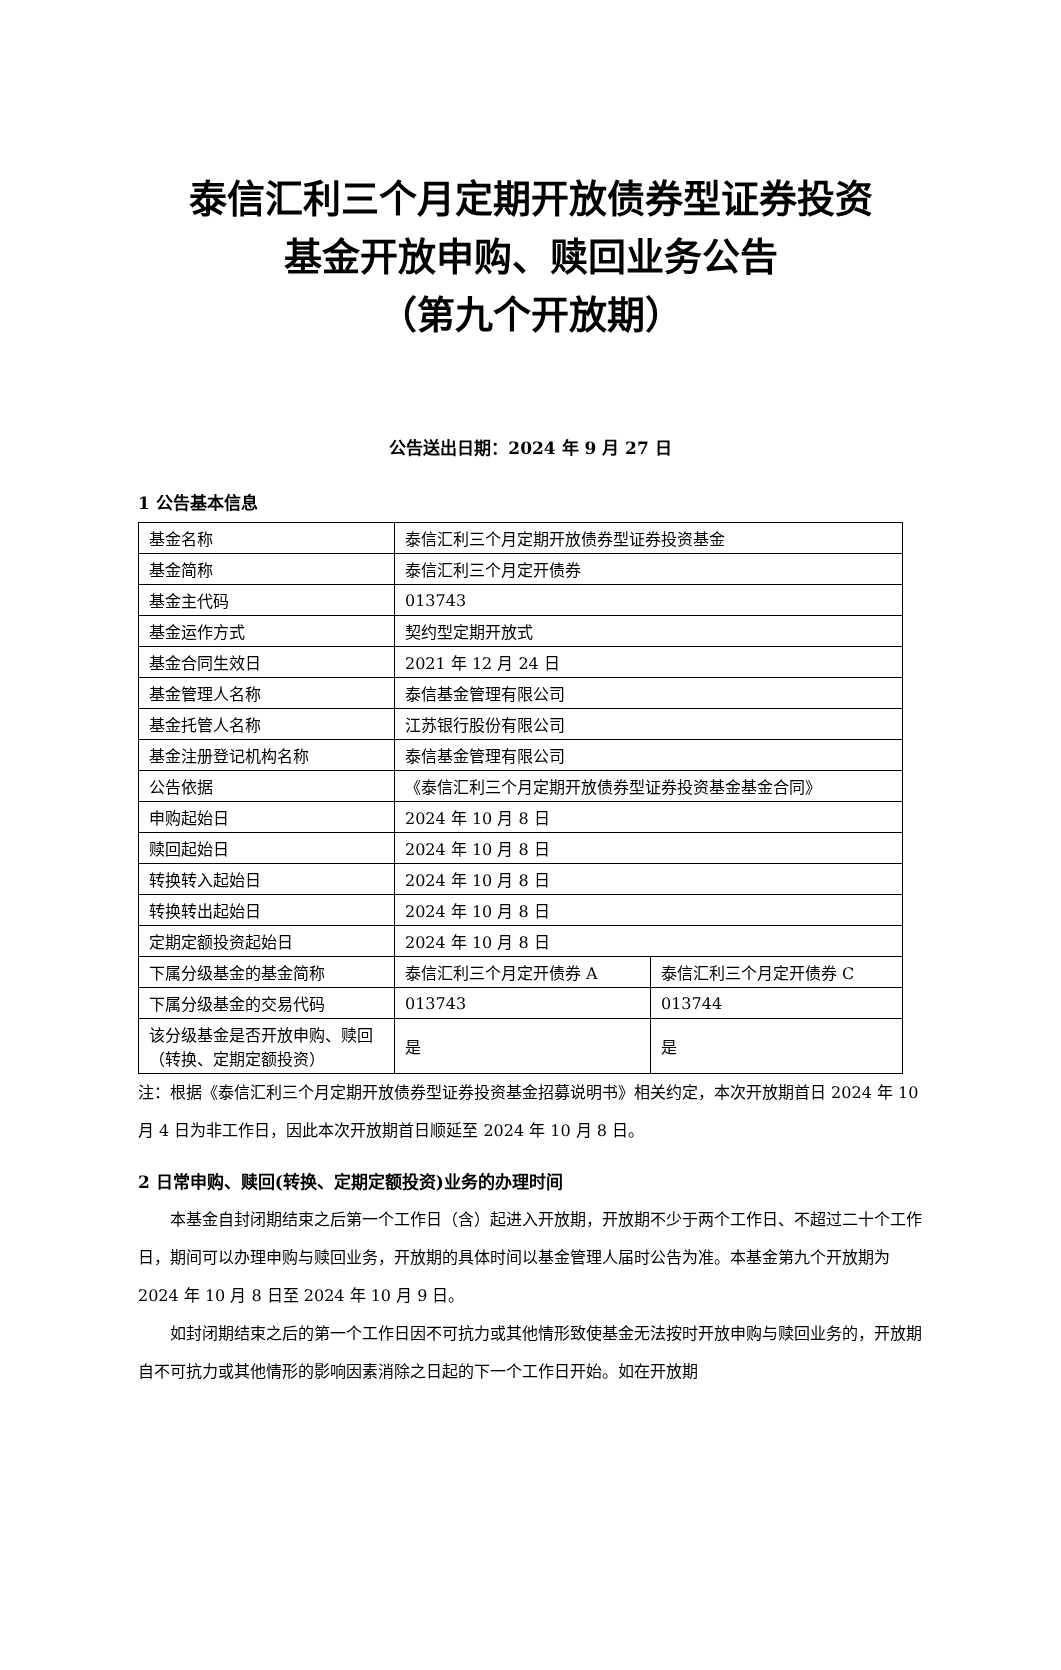泰信汇利三个月定期开放债券型证券投资
基金开放申购、赎回业务公告
（第九个开放期）
公告送出日期：2024 年 9 月 27 日
1 公告基本信息
| 基金名称 | 泰信汇利三个月定期开放债券型证券投资基金 | |
| 基金简称 | 泰信汇利三个月定开债券 | |
| 基金主代码 | 013743 | |
| 基金运作方式 | 契约型定期开放式 | |
| 基金合同生效日 | 2021 年 12 月 24 日 | |
| 基金管理人名称 | 泰信基金管理有限公司 | |
| 基金托管人名称 | 江苏银行股份有限公司 | |
| 基金注册登记机构名称 | 泰信基金管理有限公司 | |
| 公告依据 | 《泰信汇利三个月定期开放债券型证券投资基金基金合同》 | |
| 申购起始日 | 2024 年 10 月 8 日 | |
| 赎回起始日 | 2024 年 10 月 8 日 | |
| 转换转入起始日 | 2024 年 10 月 8 日 | |
| 转换转出起始日 | 2024 年 10 月 8 日 | |
| 定期定额投资起始日 | 2024 年 10 月 8 日 | |
| 下属分级基金的基金简称 | 泰信汇利三个月定开债券 A | 泰信汇利三个月定开债券 C |
| 下属分级基金的交易代码 | 013743 | 013744 |
| 该分级基金是否开放申购、赎回（转换、定期定额投资） | 是 | 是 |
注：根据《泰信汇利三个月定期开放债券型证券投资基金招募说明书》相关约定，本次开放期首日 2024 年 10 月 4 日为非工作日，因此本次开放期首日顺延至 2024 年 10 月 8 日。
2 日常申购、赎回(转换、定期定额投资)业务的办理时间
本基金自封闭期结束之后第一个工作日（含）起进入开放期，开放期不少于两个工作日、不超过二十个工作日，期间可以办理申购与赎回业务，开放期的具体时间以基金管理人届时公告为准。本基金第九个开放期为 2024 年 10 月 8 日至 2024 年 10 月 9 日。
如封闭期结束之后的第一个工作日因不可抗力或其他情形致使基金无法按时开放申购与赎回业务的，开放期自不可抗力或其他情形的影响因素消除之日起的下一个工作日开始。如在开放期